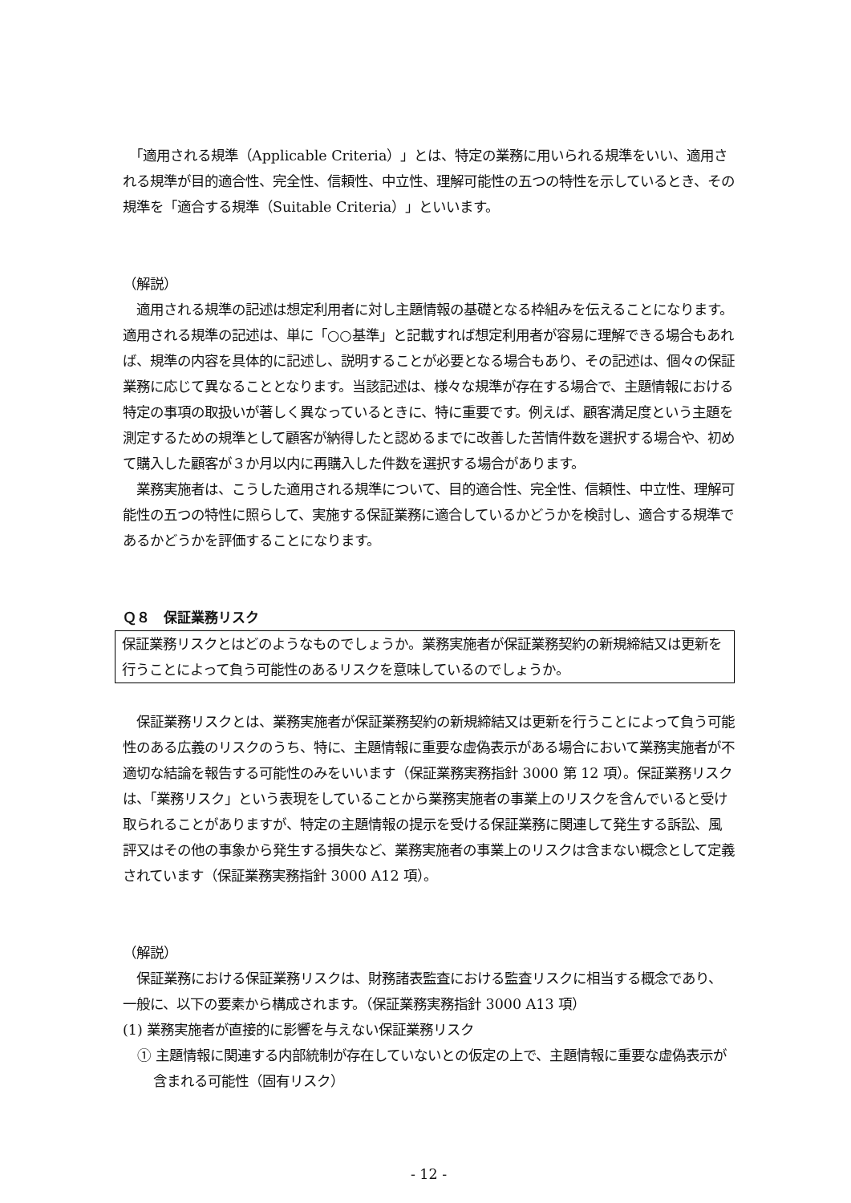「適用される規準（Applicable Criteria）」とは、特定の業務に用いられる規準をいい、適用される規準が目的適合性、完全性、信頼性、中立性、理解可能性の五つの特性を示しているとき、その規準を「適合する規準（Suitable Criteria）」といいます。
（解説）
　適用される規準の記述は想定利用者に対し主題情報の基礎となる枠組みを伝えることになります。適用される規準の記述は、単に「○○基準」と記載すれば想定利用者が容易に理解できる場合もあれば、規準の内容を具体的に記述し、説明することが必要となる場合もあり、その記述は、個々の保証業務に応じて異なることとなります。当該記述は、様々な規準が存在する場合で、主題情報における特定の事項の取扱いが著しく異なっているときに、特に重要です。例えば、顧客満足度という主題を測定するための規準として顧客が納得したと認めるまでに改善した苦情件数を選択する場合や、初めて購入した顧客が３か月以内に再購入した件数を選択する場合があります。
　業務実施者は、こうした適用される規準について、目的適合性、完全性、信頼性、中立性、理解可能性の五つの特性に照らして、実施する保証業務に適合しているかどうかを検討し、適合する規準であるかどうかを評価することになります。
Ｑ８　保証業務リスク
保証業務リスクとはどのようなものでしょうか。業務実施者が保証業務契約の新規締結又は更新を行うことによって負う可能性のあるリスクを意味しているのでしょうか。
　保証業務リスクとは、業務実施者が保証業務契約の新規締結又は更新を行うことによって負う可能性のある広義のリスクのうち、特に、主題情報に重要な虚偽表示がある場合において業務実施者が不適切な結論を報告する可能性のみをいいます（保証業務実務指針 3000 第 12 項）。保証業務リスクは、「業務リスク」という表現をしていることから業務実施者の事業上のリスクを含んでいると受け取られることがありますが、特定の主題情報の提示を受ける保証業務に関連して発生する訴訟、風評又はその他の事象から発生する損失など、業務実施者の事業上のリスクは含まない概念として定義されています（保証業務実務指針 3000 A12 項）。
（解説）
　保証業務における保証業務リスクは、財務諸表監査における監査リスクに相当する概念であり、一般に、以下の要素から構成されます。（保証業務実務指針 3000 A13 項）
(1) 業務実施者が直接的に影響を与えない保証業務リスク
① 主題情報に関連する内部統制が存在していないとの仮定の上で、主題情報に重要な虚偽表示が含まれる可能性（固有リスク）
- 12 -